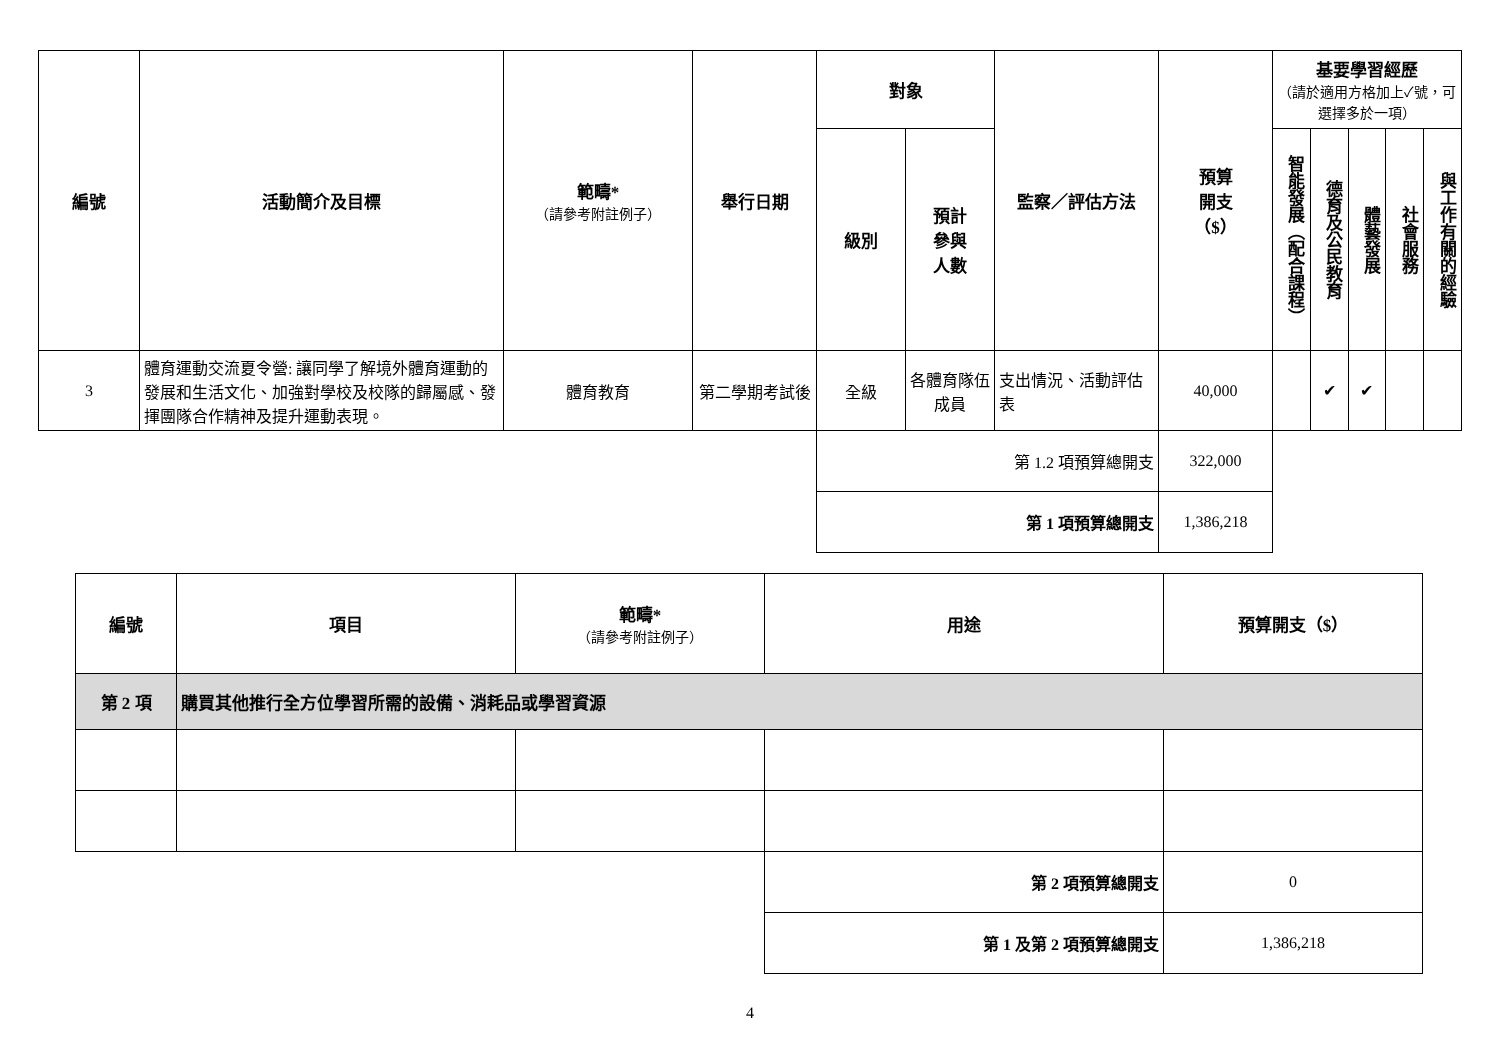| 編號 | 活動簡介及目標 | 範疇* （請參考附註例子） | 舉行日期 | 對象 | | 監察／評估方法 | 預算 開支 （$） | 基要學習經歷 （請於適用方格加上✓號，可選擇多於一項） | | | | |
| --- | --- | --- | --- | --- | --- | --- | --- | --- | --- | --- | --- | --- |
| | | | | 級別 | 預計 參與 人數 | | | 智能發展（配合課程） | 德育及公民教育 | 體藝發展 | 社會服務 | 與工作有關的經驗 |
| 3 | 體育運動交流夏令營: 讓同學了解境外體育運動的發展和生活文化、加強對學校及校隊的歸屬感、發揮團隊合作精神及提升運動表現。 | 體育教育 | 第二學期考試後 | 全級 | 各體育隊伍成員 | 支出情況、活動評估表 | 40,000 | | ✔ | ✔ | | |
| | | | | 第 1.2 項預算總開支 | | | 322,000 | | | | | |
| | | | | 第 1 項預算總開支 | | | 1,386,218 | | | | | |
| 編號 | 項目 | 範疇* （請參考附註例子） | 用途 | 預算開支（$） |
| --- | --- | --- | --- | --- |
| 第 2 項 | 購買其他推行全方位學習所需的設備、消耗品或學習資源 | | | |
| | | | 第 2 項預算總開支 | 0 |
| | | | 第 1 及第 2 項預算總開支 | 1,386,218 |
4